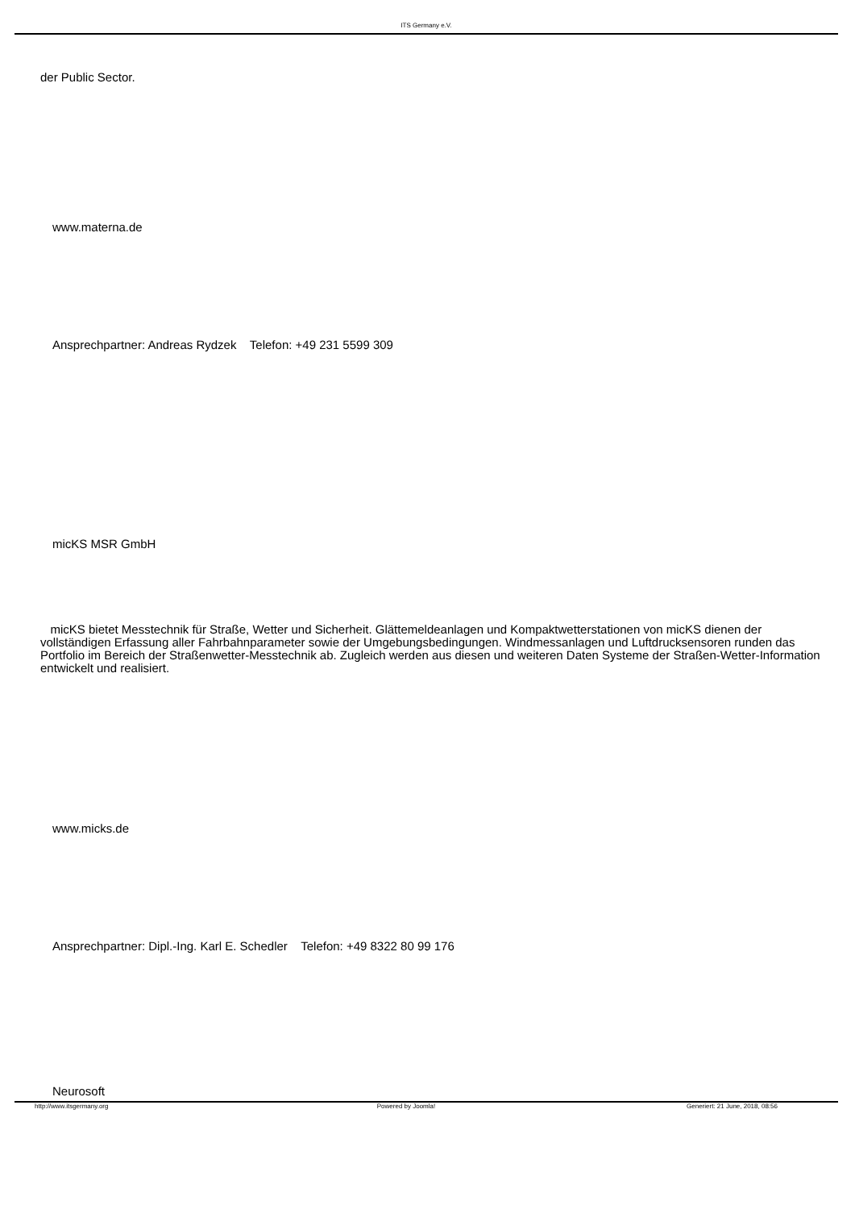ITS Germany e.V.
der Public Sector.
www.materna.de
Ansprechpartner: Andreas Rydzek Telefon: +49 231 5599 309
micKS MSR GmbH
micKS bietet Messtechnik für Straße, Wetter und Sicherheit. Glättemeldeanlagen und Kompaktwetterstationen von micKS dienen der vollständigen Erfassung aller Fahrbahnparameter sowie der Umgebungsbedingungen. Windmessanlagen und Luftdrucksensoren runden das Portfolio im Bereich der Straßenwetter-Messtechnik ab. Zugleich werden aus diesen und weiteren Daten Systeme der Straßen-Wetter-Information entwickelt und realisiert.
www.micks.de
Ansprechpartner: Dipl.-Ing. Karl E. Schedler Telefon: +49 8322 80 99 176
Neurosoft
http://www.itsgermany.org Powered by Joomla! Generiert: 21 June, 2018, 08:56